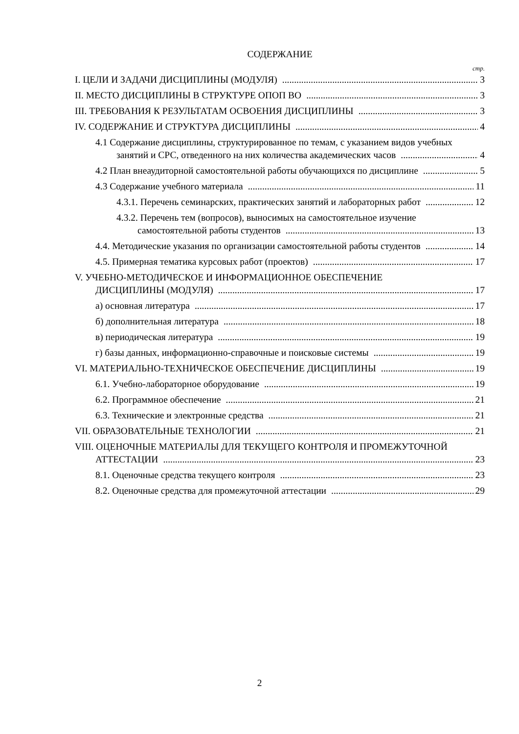СОДЕРЖАНИЕ
стр.
I. ЦЕЛИ И ЗАДАЧИ ДИСЦИПЛИНЫ (МОДУЛЯ) 3
II. МЕСТО ДИСЦИПЛИНЫ В СТРУКТУРЕ ОПОП ВО 3
III. ТРЕБОВАНИЯ К РЕЗУЛЬТАТАМ ОСВОЕНИЯ ДИСЦИПЛИНЫ 3
IV. СОДЕРЖАНИЕ И СТРУКТУРА ДИСЦИПЛИНЫ 4
4.1 Содержание дисциплины, структурированное по темам, с указанием видов учебных
занятий и СРС, отведенного на них количества академических часов 4
4.2 План внеаудиторной самостоятельной работы обучающихся по дисциплине 5
4.3 Содержание учебного материала 11
4.3.1. Перечень семинарских, практических занятий и лабораторных работ 12
4.3.2. Перечень тем (вопросов), выносимых на самостоятельное изучение
самостоятельной работы студентов 13
4.4. Методические указания по организации самостоятельной работы студентов 14
4.5. Примерная тематика курсовых работ (проектов) 17
V. УЧЕБНО-МЕТОДИЧЕСКОЕ И ИНФОРМАЦИОННОЕ ОБЕСПЕЧЕНИЕ
ДИСЦИПЛИНЫ (МОДУЛЯ) 17
а) основная литература 17
б) дополнительная литература 18
в) периодическая литература 19
г) базы данных, информационно-справочные и поисковые системы 19
VI. МАТЕРИАЛЬНО-ТЕХНИЧЕСКОЕ ОБЕСПЕЧЕНИЕ ДИСЦИПЛИНЫ 19
6.1. Учебно-лабораторное оборудование 19
6.2. Программное обеспечение 21
6.3. Технические и электронные средства 21
VII. ОБРАЗОВАТЕЛЬНЫЕ ТЕХНОЛОГИИ 21
VIII. ОЦЕНОЧНЫЕ МАТЕРИАЛЫ ДЛЯ ТЕКУЩЕГО КОНТРОЛЯ И ПРОМЕЖУТОЧНОЙ
АТТЕСТАЦИИ 23
8.1. Оценочные средства текущего контроля 23
8.2. Оценочные средства для промежуточной аттестации 29
2